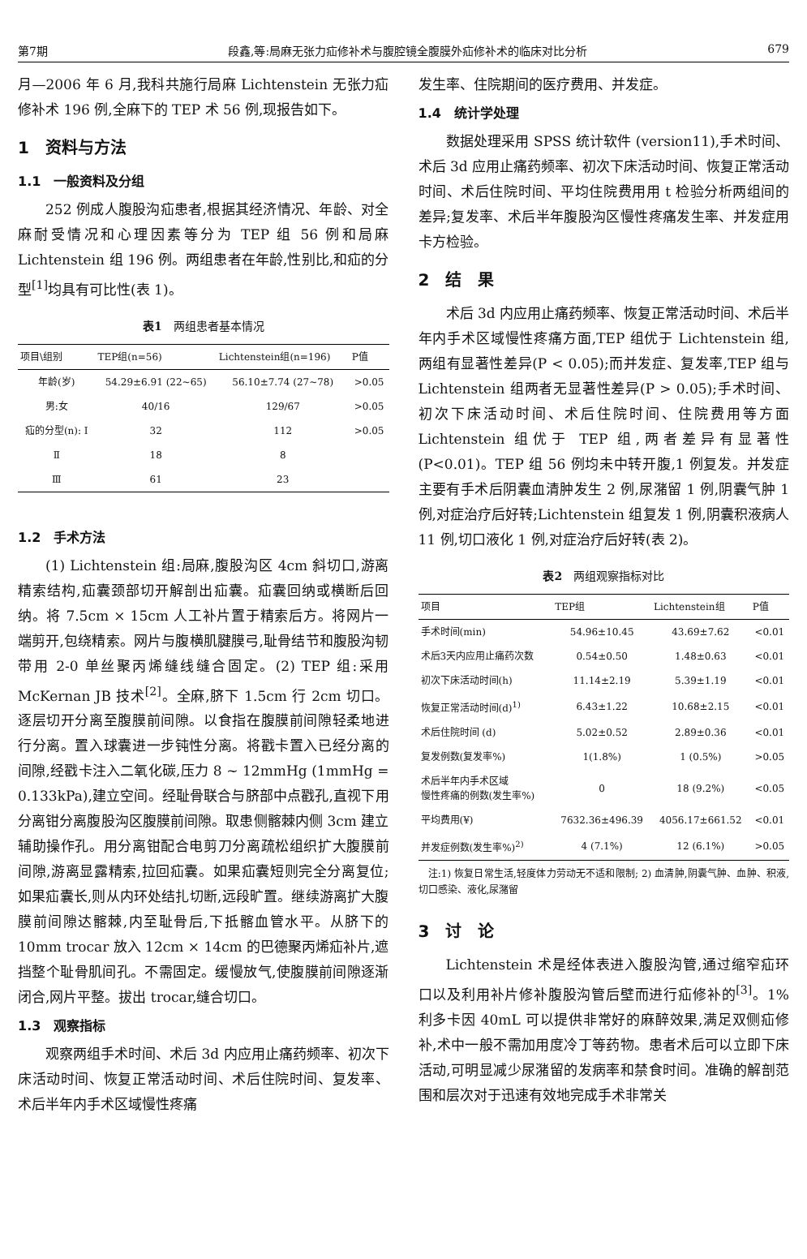第7期 段鑫,等:局麻无张力疝修补术与腹腔镜全腹膜外疝修补术的临床对比分析 679
月—2006 年 6 月,我科共施行局麻 Lichtenstein 无张力疝修补术 196 例,全麻下的 TEP 术 56 例,现报告如下。
1　资料与方法
1.1　一般资料及分组
252 例成人腹股沟疝患者,根据其经济情况、年龄、对全麻耐受情况和心理因素等分为 TEP 组 56 例和局麻 Lichtenstein 组 196 例。两组患者在年龄,性别比,和疝的分型<sup>[1]</sup>均具有可比性(表 1)。
表1　两组患者基本情况
| 项目\组别 | TEP组(n=56) | Lichtenstein组(n=196) | P值 |
| --- | --- | --- | --- |
| 年龄(岁) | 54.29±6.91 (22~65) | 56.10±7.74 (27~78) | >0.05 |
| 男:女 | 40/16 | 129/67 | >0.05 |
| 疝的分型(n): Ⅰ | 32 | 112 | >0.05 |
| Ⅱ | 18 | 8 | |
| Ⅲ | 61 | 23 | |
1.2　手术方法
(1) Lichtenstein 组:局麻,腹股沟区 4cm 斜切口,游离精索结构,疝囊颈部切开解剖出疝囊。疝囊回纳或横断后回纳。将 7.5cm × 15cm 人工补片置于精索后方。将网片一端剪开,包绕精索。网片与腹横肌腱膜弓,耻骨结节和腹股沟韧带用 2-0 单丝聚丙烯缝线缝合固定。(2) TEP 组:采用 McKernan JB 技术<sup>[2]</sup>。全麻,脐下 1.5cm 行 2cm 切口。逐层切开分离至腹膜前间隙。以食指在腹膜前间隙轻柔地进行分离。置入球囊进一步钝性分离。将戳卡置入已经分离的间隙,经戳卡注入二氧化碳,压力 8 ~ 12mmHg (1mmHg = 0.133kPa),建立空间。经耻骨联合与脐部中点戳孔,直视下用分离钳分离腹股沟区腹膜前间隙。取患侧髂棘内侧 3cm 建立辅助操作孔。用分离钳配合电剪刀分离疏松组织扩大腹膜前间隙,游离显露精索,拉回疝囊。如果疝囊短则完全分离复位;如果疝囊长,则从内环处结扎切断,远段旷置。继续游离扩大腹膜前间隙达髂棘,内至耻骨后,下抵髂血管水平。从脐下的 10mm trocar 放入 12cm × 14cm 的巴德聚丙烯疝补片,遮挡整个耻骨肌间孔。不需固定。缓慢放气,使腹膜前间隙逐渐闭合,网片平整。拔出 trocar,缝合切口。
1.3　观察指标
观察两组手术时间、术后 3d 内应用止痛药频率、初次下床活动时间、恢复正常活动时间、术后住院时间、复发率、术后半年内手术区域慢性疼痛
发生率、住院期间的医疗费用、并发症。
1.4　统计学处理
数据处理采用 SPSS 统计软件 (version11),手术时间、术后 3d 应用止痛药频率、初次下床活动时间、恢复正常活动时间、术后住院时间、平均住院费用用 t 检验分析两组间的差异;复发率、术后半年腹股沟区慢性疼痛发生率、并发症用卡方检验。
2　结　果
术后 3d 内应用止痛药频率、恢复正常活动时间、术后半年内手术区域慢性疼痛方面,TEP 组优于 Lichtenstein 组,两组有显著性差异(P < 0.05);而并发症、复发率,TEP 组与 Lichtenstein 组两者无显著性差异(P > 0.05);手术时间、初次下床活动时间、术后住院时间、住院费用等方面 Lichtenstein 组优于 TEP 组,两者差异有显著性(P<0.01)。TEP 组 56 例均未中转开腹,1 例复发。并发症主要有手术后阴囊血清肿发生 2 例,尿潴留 1 例,阴囊气肿 1 例,对症治疗后好转;Lichtenstein 组复发 1 例,阴囊积液病人 11 例,切口液化 1 例,对症治疗后好转(表 2)。
表2　两组观察指标对比
| 项目 | TEP组 | Lichtenstein组 | P值 |
| --- | --- | --- | --- |
| 手术时间(min) | 54.96±10.45 | 43.69±7.62 | <0.01 |
| 术后3天内应用止痛药次数 | 0.54±0.50 | 1.48±0.63 | <0.01 |
| 初次下床活动时间(h) | 11.14±2.19 | 5.39±1.19 | <0.01 |
| 恢复正常活动时间(d)<sup>1)</sup> | 6.43±1.22 | 10.68±2.15 | <0.01 |
| 术后住院时间 (d) | 5.02±0.52 | 2.89±0.36 | <0.01 |
| 复发例数(复发率%) | 1(1.8%) | 1 (0.5%) | >0.05 |
| 术后半年内手术区域 慢性疼痛的例数(发生率%) | 0 | 18 (9.2%) | <0.05 |
| 平均费用(¥) | 7632.36±496.39 | 4056.17±661.52 | <0.01 |
| 并发症例数(发生率%)<sup>2)</sup> | 4 (7.1%) | 12 (6.1%) | >0.05 |
　注:1) 恢复日常生活,轻度体力劳动无不适和限制; 2) 血清肿,阴囊气肿、血肿、积液,切口感染、液化,尿潴留
3　讨　论
Lichtenstein 术是经体表进入腹股沟管,通过缩窄疝环口以及利用补片修补腹股沟管后壁而进行疝修补的<sup>[3]</sup>。1% 利多卡因 40mL 可以提供非常好的麻醉效果,满足双侧疝修补,术中一般不需加用度冷丁等药物。患者术后可以立即下床活动,可明显减少尿潴留的发病率和禁食时间。准确的解剖范围和层次对于迅速有效地完成手术非常关